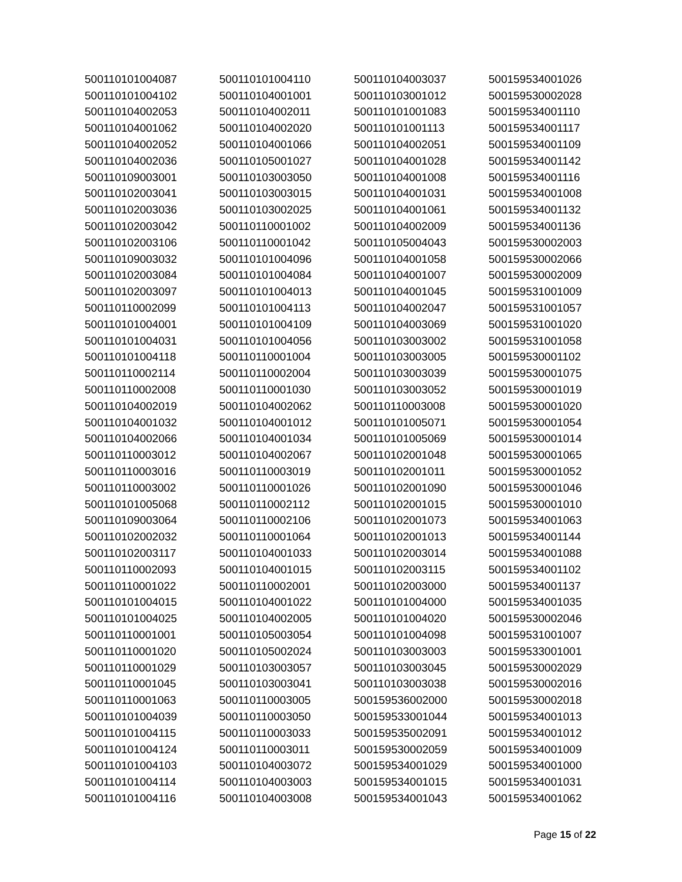| 500110101004087 | 500110101004110 | 500110104003037 | 500159534001026 |
| 500110101004102 | 500110104001001 | 500110103001012 | 500159530002028 |
| 500110104002053 | 500110104002011 | 500110101001083 | 500159534001110 |
| 500110104001062 | 500110104002020 | 500110101001113 | 500159534001117 |
| 500110104002052 | 500110104001066 | 500110104002051 | 500159534001109 |
| 500110104002036 | 500110105001027 | 500110104001028 | 500159534001142 |
| 500110109003001 | 500110103003050 | 500110104001008 | 500159534001116 |
| 500110102003041 | 500110103003015 | 500110104001031 | 500159534001008 |
| 500110102003036 | 500110103002025 | 500110104001061 | 500159534001132 |
| 500110102003042 | 500110110001002 | 500110104002009 | 500159534001136 |
| 500110102003106 | 500110110001042 | 500110105004043 | 500159530002003 |
| 500110109003032 | 500110101004096 | 500110104001058 | 500159530002066 |
| 500110102003084 | 500110101004084 | 500110104001007 | 500159530002009 |
| 500110102003097 | 500110101004013 | 500110104001045 | 500159531001009 |
| 500110110002099 | 500110101004113 | 500110104002047 | 500159531001057 |
| 500110101004001 | 500110101004109 | 500110104003069 | 500159531001020 |
| 500110101004031 | 500110101004056 | 500110103003002 | 500159531001058 |
| 500110101004118 | 500110110001004 | 500110103003005 | 500159530001102 |
| 500110110002114 | 500110110002004 | 500110103003039 | 500159530001075 |
| 500110110002008 | 500110110001030 | 500110103003052 | 500159530001019 |
| 500110104002019 | 500110104002062 | 500110110003008 | 500159530001020 |
| 500110104001032 | 500110104001012 | 500110101005071 | 500159530001054 |
| 500110104002066 | 500110104001034 | 500110101005069 | 500159530001014 |
| 500110110003012 | 500110104002067 | 500110102001048 | 500159530001065 |
| 500110110003016 | 500110110003019 | 500110102001011 | 500159530001052 |
| 500110110003002 | 500110110001026 | 500110102001090 | 500159530001046 |
| 500110101005068 | 500110110002112 | 500110102001015 | 500159530001010 |
| 500110109003064 | 500110110002106 | 500110102001073 | 500159534001063 |
| 500110102002032 | 500110110001064 | 500110102001013 | 500159534001144 |
| 500110102003117 | 500110104001033 | 500110102003014 | 500159534001088 |
| 500110110002093 | 500110104001015 | 500110102003115 | 500159534001102 |
| 500110110001022 | 500110110002001 | 500110102003000 | 500159534001137 |
| 500110101004015 | 500110104001022 | 500110101004000 | 500159534001035 |
| 500110101004025 | 500110104002005 | 500110101004020 | 500159530002046 |
| 500110110001001 | 500110105003054 | 500110101004098 | 500159531001007 |
| 500110110001020 | 500110105002024 | 500110103003003 | 500159533001001 |
| 500110110001029 | 500110103003057 | 500110103003045 | 500159530002029 |
| 500110110001045 | 500110103003041 | 500110103003038 | 500159530002016 |
| 500110110001063 | 500110110003005 | 500159536002000 | 500159530002018 |
| 500110101004039 | 500110110003050 | 500159533001044 | 500159534001013 |
| 500110101004115 | 500110110003033 | 500159535002091 | 500159534001012 |
| 500110101004124 | 500110110003011 | 500159530002059 | 500159534001009 |
| 500110101004103 | 500110104003072 | 500159534001029 | 500159534001000 |
| 500110101004114 | 500110104003003 | 500159534001015 | 500159534001031 |
| 500110101004116 | 500110104003008 | 500159534001043 | 500159534001062 |
Page 15 of 22